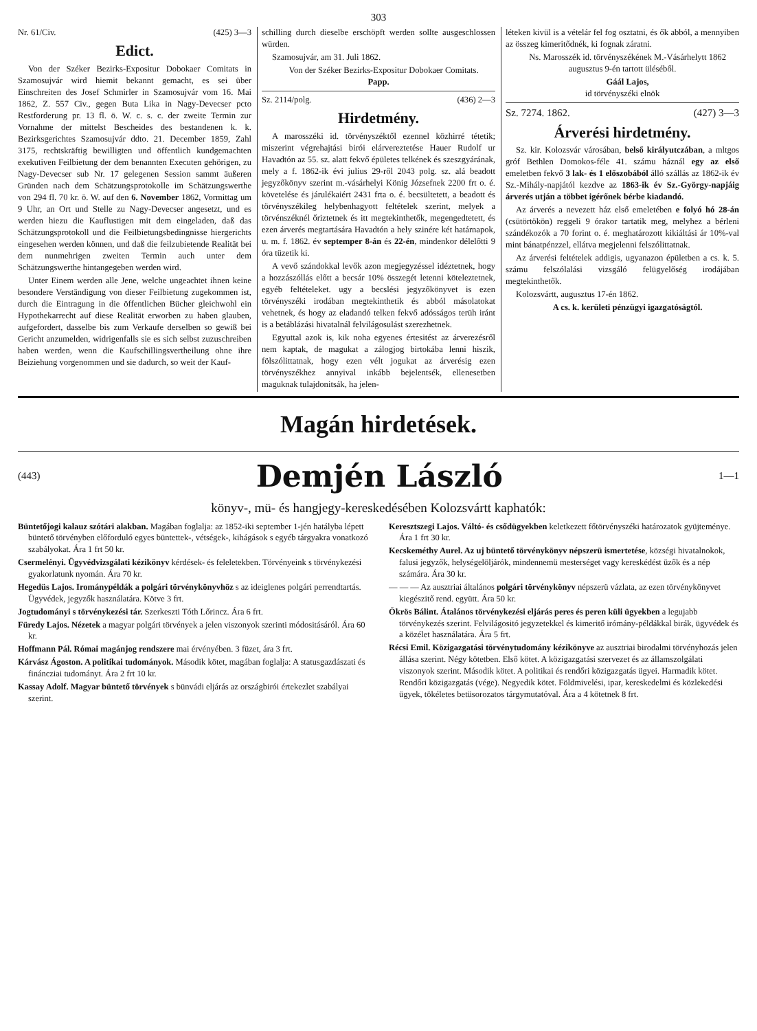303
Nr. 61/Civ. (425) 3—3
Edict.
Von der Széker Bezirks-Expositur Dobokaer Comitats in Szamosujvár wird hiemit bekannt gemacht, es sei über Einschreiten des Josef Schmirler in Szamosujvár vom 16. Mai 1862, Z. 557 Civ., gegen Buta Lika in Nagy-Devecser pcto Restforderung pr. 13 fl. ö. W. c. s. c. der zweite Termin zur Vornahme der mittelst Bescheides des bestandenen k. k. Bezirksgerichtes Szamosujvár ddto. 21. December 1859, Zahl 3175, rechtskräftig bewilligten und öffentlich kundgemachten exekutiven Feilbietung der dem benannten Executen gehörigen, zu Nagy-Devecser sub Nr. 17 gelegenen Session sammt äußeren Gründen nach dem Schätzungsprotokolle im Schätzungswerthe von 294 fl. 70 kr. ö. W. auf den 6. November 1862, Vormittag um 9 Uhr, an Ort und Stelle zu Nagy-Devecser angesetzt, und es werden hiezu die Kauflustigen mit dem eingeladen, daß das Schätzungsprotokoll und die Feilbietungsbedingnisse hiergerichts eingesehen werden können, und daß die feilzubietende Realität bei dem nunmehrigen zweiten Termin auch unter dem Schätzungswerthe hintangegeben werden wird.
Unter Einem werden alle Jene, welche ungeachtet ihnen keine besondere Verständigung von dieser Feilbietung zugekommen ist, durch die Eintragung in die öffentlichen Bücher gleichwohl ein Hypothekarrecht auf diese Realität erworben zu haben glauben, aufgefordert, dasselbe bis zum Verkaufe derselben so gewiß bei Gericht anzumelden, widrigenfalls sie es sich selbst zuzuschreiben haben werden, wenn die Kaufschillingsvertheilung ohne ihre Beiziehung vorgenommen und sie dadurch, so weit der Kauf-
schilling durch dieselbe erschöpft werden sollte ausgeschlossen würden.
Szamosujvár, am 31. Juli 1862.
Von der Széker Bezirks-Expositur Dobokaer Comitats.
Papp.
Sz. 2114/polg. (436) 2—3
Hirdetmény.
A marosszéki id. törvényszéktől ezennel közhirré tétetik; miszerint végrehajtási birói elárvereztetése Hauer Rudolf ur Havadtón az 55. sz. alatt fekvő épületes telkének és szeszgyárának, mely a f. 1862-ik évi julius 29-ről 2043 polg. sz. alá beadott jegyzőkönyv szerint m.-vásárhelyi König Józsefnek 2200 frt o. é. követelése és járulékaiért 2431 frta o. é. becsültetett, a beadott és törvényszékileg helybenhagyott feltételek szerint, melyek a törvénszéknél őriztetnek és itt megtekinthetők, megengedtetett, és ezen árverés megtartására Havadtón a hely szinére két határnapok, u. m. f. 1862. év septemper 8-án és 22-én, mindenkor délelőtti 9 óra tüzetik ki.
A vevő szándokkal levők azon megjegyzéssel idéztetnek, hogy a hozzászóllás előtt a becsár 10% összegét letenni köteleztetnek, egyéb feltételeket. ugy a becslési jegyzőkönyvet is ezen törvényszéki irodában megtekinthetik és abból másolatokat vehetnek, és hogy az eladandó telken fekvő adósságos terüh iránt is a betáblázási hivatalnál felvilágosulást szerezhetnek.
Egyuttal azok is, kik noha egyenes értesitést az árverezésről nem kaptak, de magukat a zálogjog birtokába lenni hiszik, fölszólittatnak, hogy ezen vélt jogukat az árverésig ezen törvényszékhez annyival inkább bejelentsék, ellenesetben maguknak tulajdonitsák, ha jelen-
léteken kivül is a vételár fel fog osztatni, és ők abból, a mennyiben az összeg kimeritődnék, ki fognak záratni.
Ns. Marosszék id. törvényszékének M.-Vásárhelytt 1862 augusztus 9-én tartott üléséből.
Gáál Lajos,
id törvényszéki elnök
Sz. 7274. 1862. (427) 3—3
Árverési hirdetmény.
Sz. kir. Kolozsvár városában, belső királyutczában, a mltgos gróf Bethlen Domokos-féle 41. számu háznál egy az első emeletben fekvő 3 lak- és 1 előszobából álló szállás az 1862-ik év Sz.-Mihály-napjától kezdve az 1863-ik év Sz.-György-napjáig árverés utján a többet igérőnek bérbe kiadandó.
Az árverés a nevezett ház első emeletében e folyó hó 28-án (csütörtökön) reggeli 9 órakor tartatik meg, melyhez a bérleni szándékozók a 70 forint o. é. meghatározott kikiáltási ár 10%-val mint bánatpénzzel, ellátva megjelenni felszólittatnak.
Az árverési feltételek addigis, ugyanazon épületben a cs. k. 5. számu felszólalási vizsgáló felügyelőség irodájában megtekinthetők.
Kolozsvártt, augusztus 17-én 1862.
A cs. k. kerületi pénzügyi igazgatóságtól.
Magán hirdetések.
(443) Demjén László 1—1
könyv-, mü- és hangjegy-kereskedésében Kolozsvártt kaphatók:
Büntetőjogi kalauz szótári alakban. Magában foglalja: az 1852-iki september 1-jén hatályba lépett büntető törvényben előforduló egyes büntettek-, vétségek-, kihágások s egyéb tárgyakra vonatkozó szabályokat. Ára 1 frt 50 kr.
Csermelényi. Ügyvédvizsgálati kézikönyv kérdések- és feleletekben. Törvényeink s törvénykezési gyakorlatunk nyomán. Ára 70 kr.
Hegedüs Lajos. Irománypéldák a polgári törvénykönyvhöz s az ideiglenes polgári perrendtartás. Ügyvédek, jegyzők használatára. Kötve 3 frt.
Jogtudományi s törvénykezési tár. Szerkeszti Tóth Lőrincz. Ára 6 frt.
Füredy Lajos. Nézetek a magyar polgári törvények a jelen viszonyok szerinti módositásáról. Ára 60 kr.
Hoffmann Pál. Római magánjog rendszere mai érvényében. 3 füzet, ára 3 frt.
Kárvász Ágoston. A politikai tudományok. Második kötet, magában foglalja: A statusgazdászati és fináncziai tudományt. Ára 2 frt 10 kr.
Kassay Adolf. Magyar büntető törvények s bünvádi eljárás az országbirói értekezlet szabályai szerint.
Keresztszegi Lajos. Váltó- és csődügyekben keletkezett főtörvényszéki határozatok gyüjteménye. Ára 1 frt 30 kr.
Kecskeméthy Aurel. Az uj büntető törvénykönyv népszerü ismertetése, községi hivatalnokok, falusi jegyzők, helységelöljárók, mindennemü mesterséget vagy kereskédést üzők és a nép számára. Ára 30 kr.
— — — Az ausztriai általános polgári törvénykönyv népszerü vázlata, az ezen törvénykönyvet kiegészitő rend. együtt. Ára 50 kr.
Ökrös Bálint. Átalános törvénykezési eljárás peres és peren küli ügyekben a legujabb törvénykezés szerint. Felvilágositó jegyzetekkel és kimeritő irómány-példákkal birák, ügyvédek és a közélet használatára. Ára 5 frt.
Récsi Emil. Közigazgatási törvénytudomány kézikönyve az ausztriai birodalmi törvényhozás jelen állása szerint. Négy kötetben. Első kötet. A közigazgatási szervezet és az államszolgálati viszonyok szerint. Második kötet. A politikai és rendőri közigazgatás ügyei. Harmadik kötet. Rendőri közigazgatás (vége). Negyedik kötet. Földmivelési, ipar, kereskedelmi és közlekedési ügyek, tökéletes betüsorozatos tárgymutatóval. Ára a 4 kötetnek 8 frt.